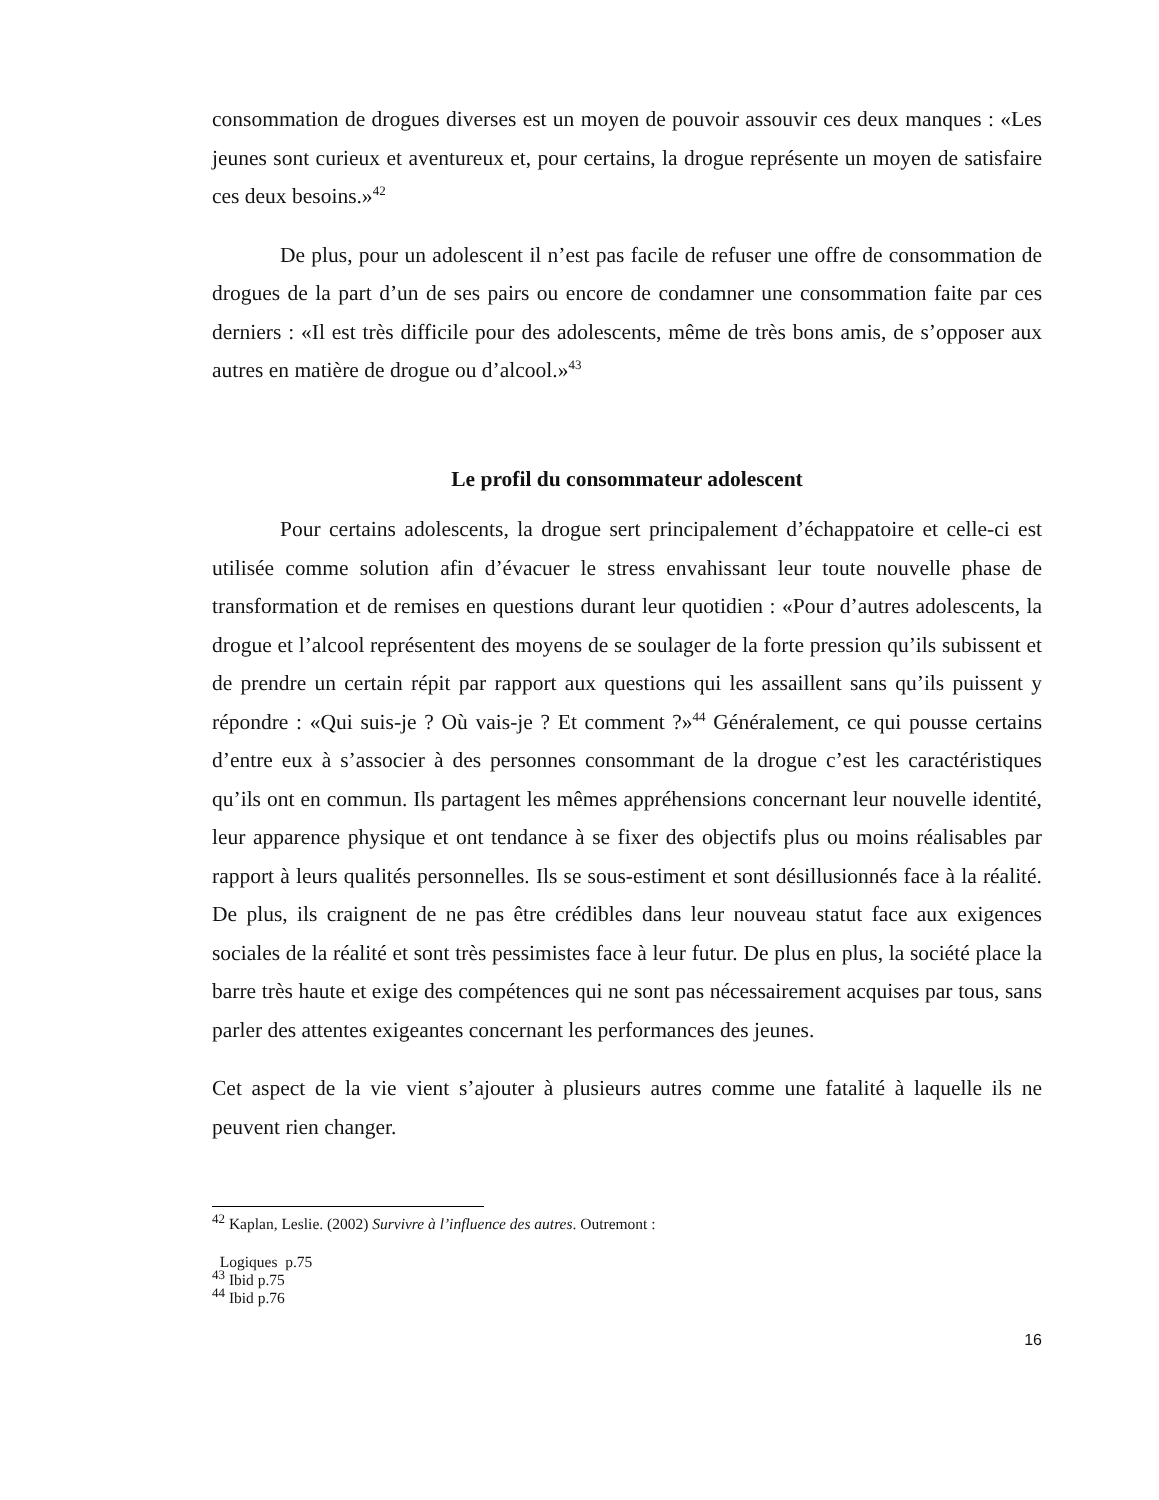consommation de drogues diverses est un moyen de pouvoir assouvir ces deux manques : «Les jeunes sont curieux et aventureux et, pour certains, la drogue représente un moyen de satisfaire ces deux besoins.»<sup>42</sup>
De plus, pour un adolescent il n’est pas facile de refuser une offre de consommation de drogues de la part d’un de ses pairs ou encore de condamner une consommation faite par ces derniers : «Il est très difficile pour des adolescents, même de très bons amis, de s’opposer aux autres en matière de drogue ou d’alcool.»<sup>43</sup>
Le profil du consommateur adolescent
Pour certains adolescents, la drogue sert principalement d’échappatoire et celle-ci est utilisée comme solution afin d’évacuer le stress envahissant leur toute nouvelle phase de transformation et de remises en questions durant leur quotidien : «Pour d’autres adolescents, la drogue et l’alcool représentent des moyens de se soulager de la forte pression qu’ils subissent et de prendre un certain répit par rapport aux questions qui les assaillent sans qu’ils puissent y répondre : «Qui suis-je ? Où vais-je ? Et comment ?»<sup>44</sup> Généralement, ce qui pousse certains d’entre eux à s’associer à des personnes consommant de la drogue c’est les caractéristiques qu’ils ont en commun. Ils partagent les mêmes appréhensions concernant leur nouvelle identité, leur apparence physique et ont tendance à se fixer des objectifs plus ou moins réalisables par rapport à leurs qualités personnelles. Ils se sous-estiment et sont désillusionnés face à la réalité. De plus, ils craignent de ne pas être crédibles dans leur nouveau statut face aux exigences sociales de la réalité et sont très pessimistes face à leur futur. De plus en plus, la société place la barre très haute et exige des compétences qui ne sont pas nécessairement acquises par tous, sans parler des attentes exigeantes concernant les performances des jeunes.
Cet aspect de la vie vient s’ajouter à plusieurs autres comme une fatalité à laquelle ils ne peuvent rien changer.
<sup>42</sup> Kaplan, Leslie. (2002) Survivre à l’influence des autres. Outremont :
Logiques p.75
<sup>43</sup> Ibid p.75
<sup>44</sup> Ibid p.76
16